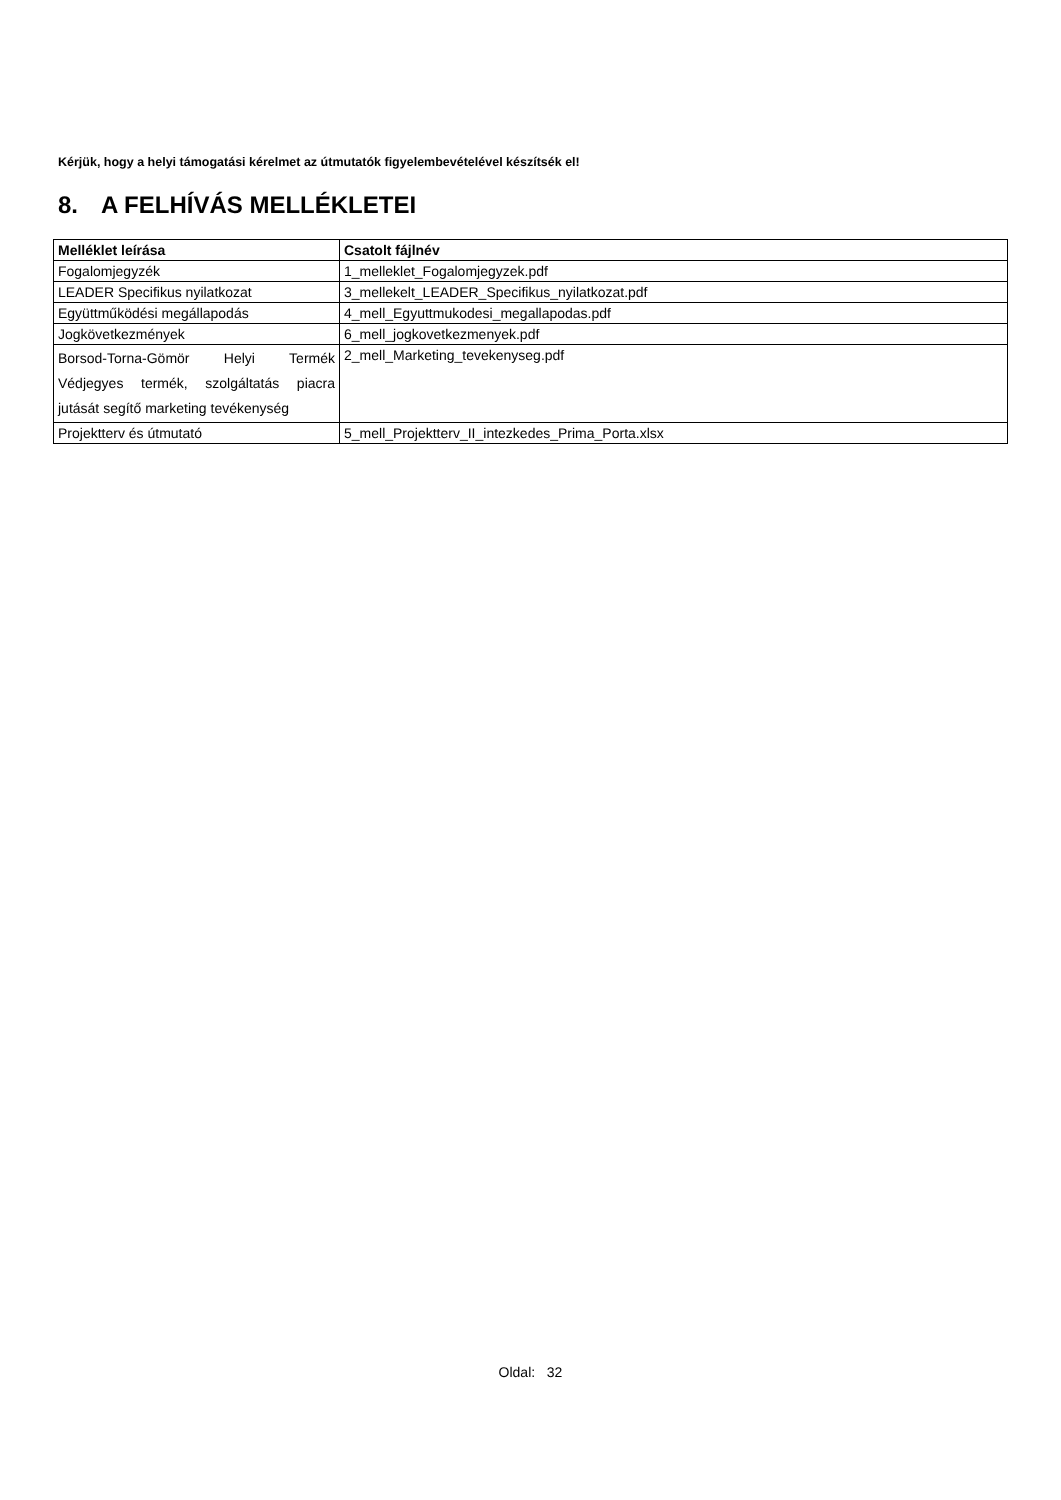Kérjük, hogy a helyi támogatási kérelmet az útmutatók figyelembevételével készítsék el!
8. A FELHÍVÁS MELLÉKLETEI
| Melléklet leírása | Csatolt fájlnév |
| --- | --- |
| Fogalomjegyzék | 1_melleklet_Fogalomjegyzek.pdf |
| LEADER Specifikus nyilatkozat | 3_mellekelt_LEADER_Specifikus_nyilatkozat.pdf |
| Együttműködési megállapodás | 4_mell_Egyuttmukodesi_megallapodas.pdf |
| Jogkövetkezmények | 6_mell_jogkovetkezmenyek.pdf |
| Borsod-Torna-Gömör Helyi Termék Védjegyes termék, szolgáltatás piacra jutását segítő marketing tevékenység | 2_mell_Marketing_tevekenyseg.pdf |
| Projektterv és útmutató | 5_mell_Projektterv_II_intezkedes_Prima_Porta.xlsx |
Oldal: 32